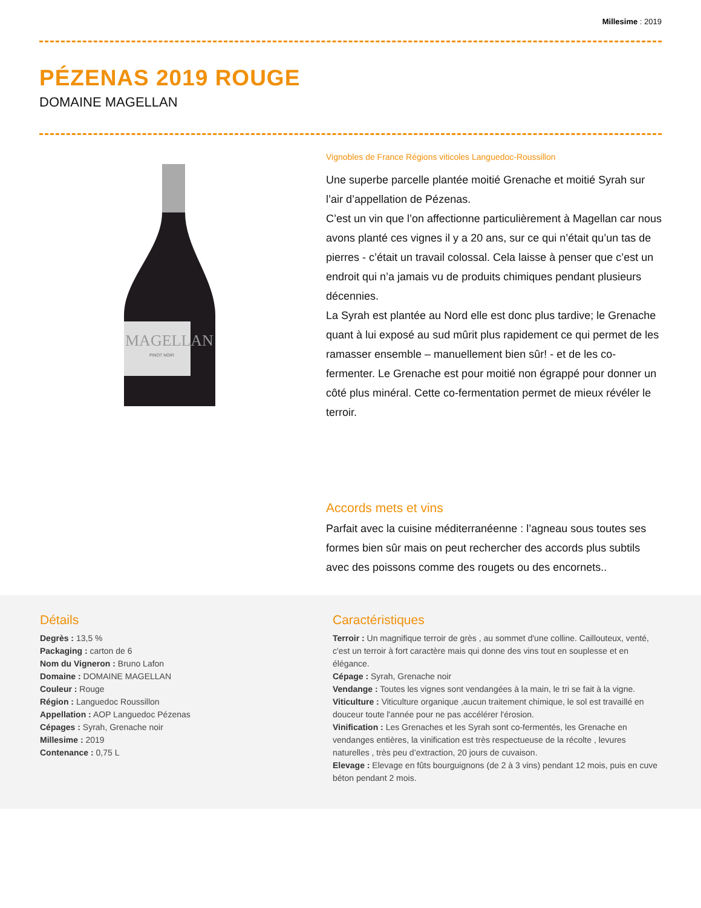Millesime : 2019
PÉZENAS 2019 ROUGE
DOMAINE MAGELLAN
MAGELLAN
PINOT NOIR
Vignobles de France Régions viticoles Languedoc-Roussillon
Une superbe parcelle plantée moitié Grenache et moitié Syrah sur l’air d’appellation de Pézenas.
C’est un vin que l’on affectionne particulièrement à Magellan car nous avons planté ces vignes il y a 20 ans, sur ce qui n’était qu’un tas de pierres - c’était un travail colossal. Cela laisse à penser que c’est un endroit qui n’a jamais vu de produits chimiques pendant plusieurs décennies.
La Syrah est plantée au Nord elle est donc plus tardive; le Grenache quant à lui exposé au sud mûrit plus rapidement ce qui permet de les ramasser ensemble – manuellement bien sûr! - et de les co-fermenter. Le Grenache est pour moitié non égrappé pour donner un côté plus minéral. Cette co-fermentation permet de mieux révéler le terroir.
Accords mets et vins
Parfait avec la cuisine méditerranéenne : l’agneau sous toutes ses formes bien sûr mais on peut rechercher des accords plus subtils avec des poissons comme des rougets ou des encornets..
Détails
Degrès : 13,5 %
Packaging : carton de 6
Nom du Vigneron : Bruno Lafon
Domaine : DOMAINE MAGELLAN
Couleur : Rouge
Région : Languedoc Roussillon
Appellation : AOP Languedoc Pézenas
Cépages : Syrah, Grenache noir
Millesime : 2019
Contenance : 0,75 L
Caractéristiques
Terroir : Un magnifique terroir de grès , au sommet d'une colline. Caillouteux, venté, c'est un terroir à fort caractère mais qui donne des vins tout en souplesse et en élégance.
Cépage : Syrah, Grenache noir
Vendange : Toutes les vignes sont vendangées à la main, le tri se fait à la vigne.
Viticulture : Viticulture organique ,aucun traitement chimique, le sol est travaillé en douceur toute l'année pour ne pas accélérer l'érosion.
Vinification : Les Grenaches et les Syrah sont co-fermentés, les Grenache en vendanges entières, la vinification est très respectueuse de la récolte , levures naturelles , très peu d’extraction, 20 jours de cuvaison.
Elevage : Elevage en fûts bourguignons (de 2 à 3 vins) pendant 12 mois, puis en cuve béton pendant 2 mois.